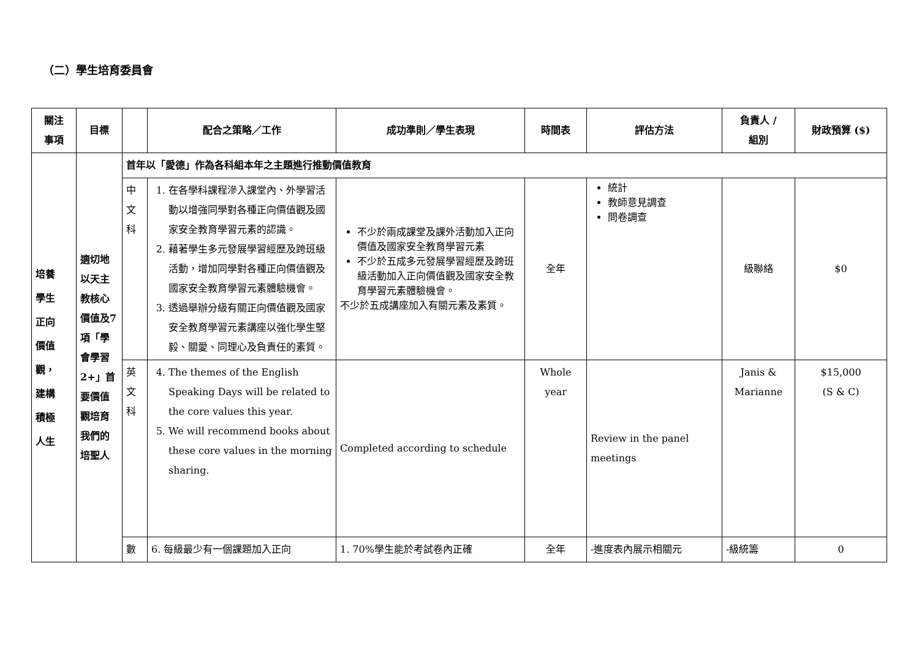（二）學生培育委員會
| 關注 事項 | 目標 | | 配合之策略／工作 | 成功準則／學生表現 | 時間表 | 評估方法 | 負責人 / 組別 | 財政預算 ($) |
| --- | --- | --- | --- | --- | --- | --- | --- | --- |
| 培養 學生 正向 價值 觀， 建構 積極 人生 | 適切地以天主教核心價值及7項「學會學習2+」首要價值觀培育我們的培聖人 | 首年以「愛德」作為各科組本年之主題進行推動價值教育 | | | | | | |
| | | 中文科 | 1. 在各學科課程滲入課堂內、外學習活動以增強同學對各種正向價值觀及國家安全教育學習元素的認識。 2. 藉著學生多元發展學習經歷及跨班級活動，增加同學對各種正向價值觀及國家安全教育學習元素體驗機會。 3. 透過舉辦分級有關正向價值觀及國家安全教育學習元素講座以強化學生堅毅、關愛、同理心及負責任的素質。 | 不少於兩成課堂及課外活動加入正向價值及國家安全教育學習元素 不少於五成多元發展學習經歷及跨班級活動加入正向價值觀及國家安全教育學習元素體驗機會。 不少於五成講座加入有關元素及素質。 | 全年 | 統計 教師意見調查 問卷調查 | 級聯絡 | $0 |
| | | 英文科 | 4. The themes of the English Speaking Days will be related to the core values this year. 5. We will recommend books about these core values in the morning sharing. | Completed according to schedule | Whole year | Review in the panel meetings | Janis & Marianne | $15,000 (S & C) |
| | | 數 | 6. 每級最少有一個課題加入正向 | 1. 70%學生能於考試卷內正確 | 全年 | -進度表內展示相關元 | -級統籌 | 0 |